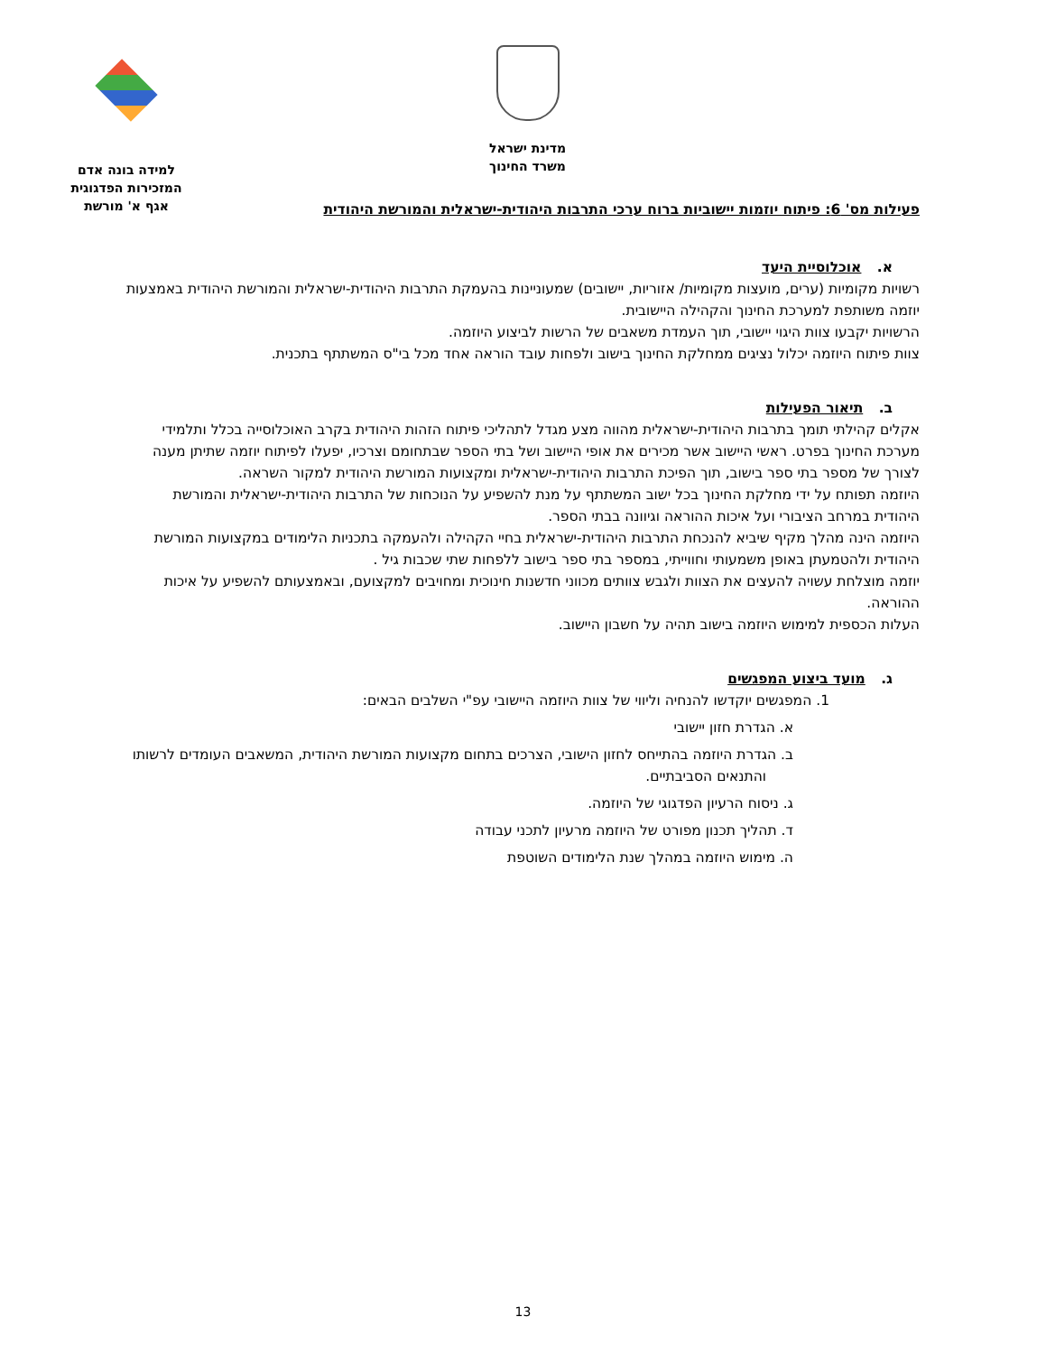מדינת ישראל
משרד החינוך
למידה בונה אדם
המזכירות הפדגוגית
אגף א' מורשת
פעילות מס' 6: פיתוח יוזמות יישוביות ברוח ערכי התרבות היהודית-ישראלית והמורשת היהודית
א. אוכלוסיית היעד
רשויות מקומיות (ערים, מועצות מקומיות/ אזוריות, יישובים) שמעוניינות בהעמקת התרבות היהודית-ישראלית והמורשת היהודית באמצעות יוזמה משותפת למערכת החינוך והקהילה היישובית.
הרשויות יקבעו צוות היגוי יישובי, תוך העמדת משאבים של הרשות לביצוע היוזמה.
צוות פיתוח היוזמה יכלול נציגים ממחלקת החינוך בישוב ולפחות עובד הוראה אחד מכל בי"ס המשתתף בתכנית.
ב. תיאור הפעילות
אקלים קהילתי תומך בתרבות היהודית-ישראלית מהווה מצע מגדל לתהליכי פיתוח הזהות היהודית בקרב האוכלוסייה בכלל ותלמידי מערכת החינוך בפרט. ראשי היישוב אשר מכירים את אופי היישוב ושל בתי הספר שבתחומם וצרכיו, יפעלו לפיתוח יוזמה שתיתן מענה לצורך של מספר בתי ספר בישוב, תוך הפיכת התרבות היהודית-ישראלית ומקצועות המורשת היהודית למקור השראה.
היוזמה תפותח על ידי מחלקת החינוך בכל ישוב המשתתף על מנת להשפיע על הנוכחות של התרבות היהודית-ישראלית והמורשת היהודית במרחב הציבורי ועל איכות ההוראה וגיוונה בבתי הספר.
היוזמה הינה מהלך מקיף שיביא להנכחת התרבות היהודית-ישראלית בחיי הקהילה ולהעמקה בתכניות הלימודים במקצועות המורשת היהודית ולהטמעתן באופן משמעותי וחווייתי, במספר בתי ספר בישוב ללפחות שתי שכבות גיל .
יוזמה מוצלחת עשויה להעצים את הצוות ולגבש צוותים מכווני חדשנות חינוכית ומחויבים למקצועם, ובאמצעותם להשפיע על איכות ההוראה.
העלות הכספית למימוש היוזמה בישוב תהיה על חשבון היישוב.
ג. מועד ביצוע המפגשים
1. המפגשים יוקדשו להנחיה וליווי של צוות היוזמה היישובי עפ"י השלבים הבאים:
א. הגדרת חזון יישובי
ב. הגדרת היוזמה בהתייחס לחזון הישובי, הצרכים בתחום מקצועות המורשת היהודית, המשאבים העומדים לרשותו והתנאים הסביבתיים.
ג. ניסוח הרעיון הפדגוגי של היוזמה.
ד. תהליך תכנון מפורט של היוזמה מרעיון לתכני עבודה
ה. מימוש היוזמה במהלך שנת הלימודים השוטפת
13